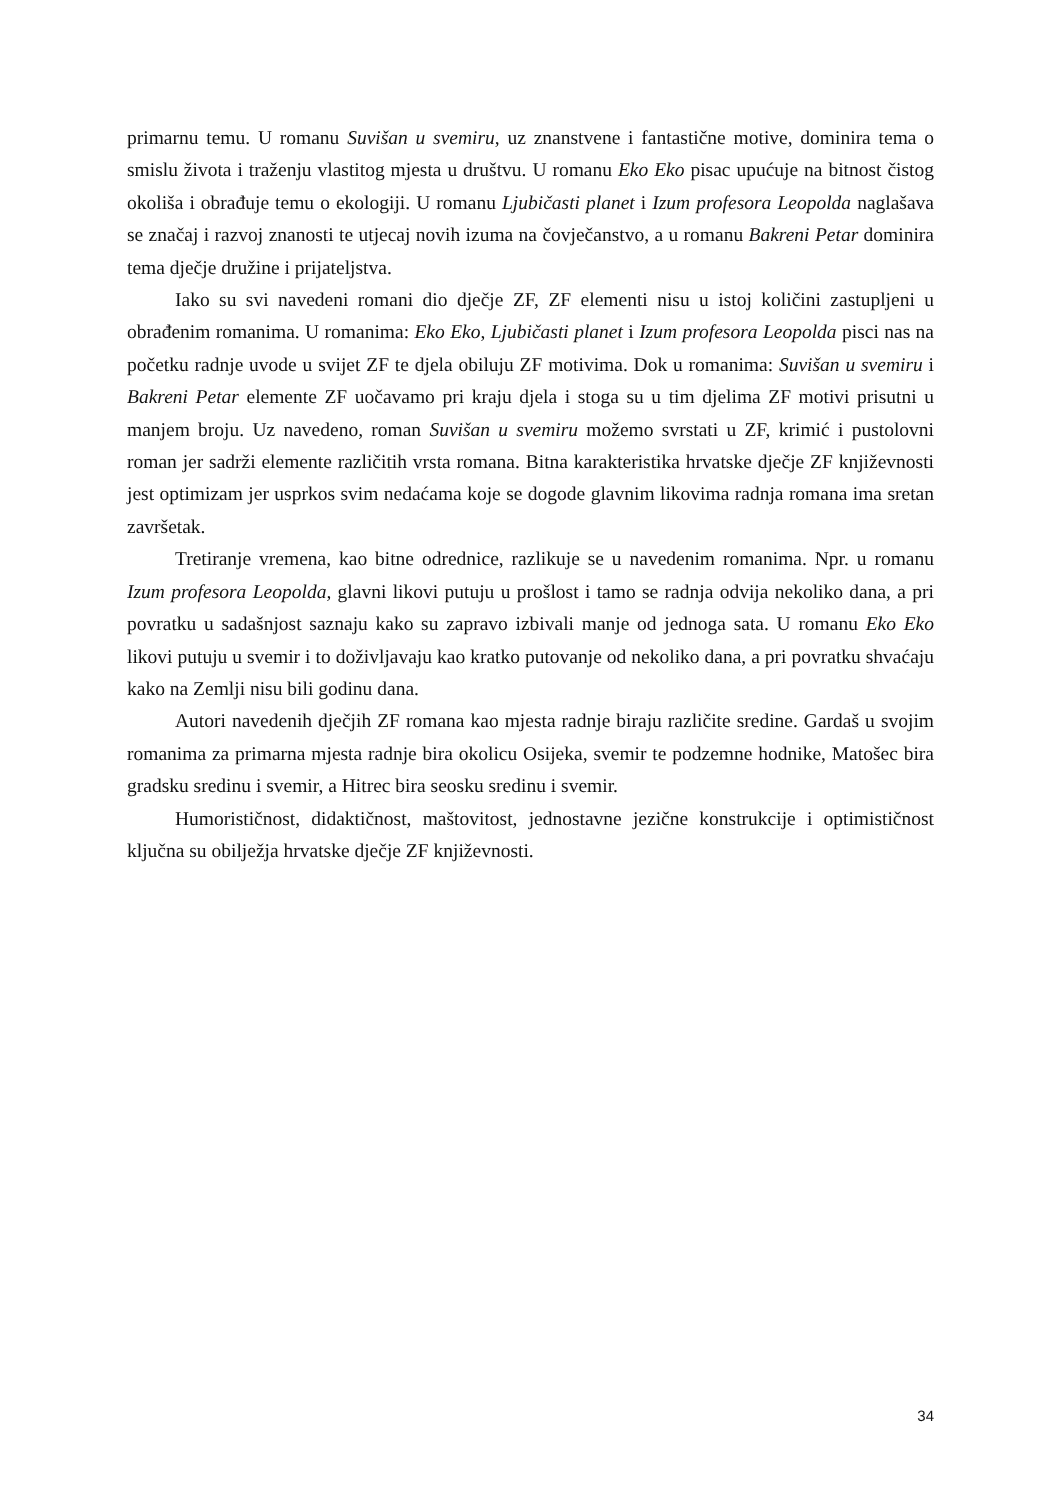primarnu temu. U romanu Suvišan u svemiru, uz znanstvene i fantastične motive, dominira tema o smislu života i traženju vlastitog mjesta u društvu. U romanu Eko Eko pisac upućuje na bitnost čistog okoliša i obrađuje temu o ekologiji. U romanu Ljubičasti planet i Izum profesora Leopolda naglašava se značaj i razvoj znanosti te utjecaj novih izuma na čovječanstvo, a u romanu Bakreni Petar dominira tema dječje družine i prijateljstva.
Iako su svi navedeni romani dio dječje ZF, ZF elementi nisu u istoj količini zastupljeni u obrađenim romanima. U romanima: Eko Eko, Ljubičasti planet i Izum profesora Leopolda pisci nas na početku radnje uvode u svijet ZF te djela obiluju ZF motivima. Dok u romanima: Suvišan u svemiru i Bakreni Petar elemente ZF uočavamo pri kraju djela i stoga su u tim djelima ZF motivi prisutni u manjem broju. Uz navedeno, roman Suvišan u svemiru možemo svrstati u ZF, krimić i pustolovni roman jer sadrži elemente različitih vrsta romana. Bitna karakteristika hrvatske dječje ZF književnosti jest optimizam jer usprkos svim nedaćama koje se dogode glavnim likovima radnja romana ima sretan završetak.
Tretiranje vremena, kao bitne odrednice, razlikuje se u navedenim romanima. Npr. u romanu Izum profesora Leopolda, glavni likovi putuju u prošlost i tamo se radnja odvija nekoliko dana, a pri povratku u sadašnjost saznaju kako su zapravo izbivali manje od jednoga sata. U romanu Eko Eko likovi putuju u svemir i to doživljavaju kao kratko putovanje od nekoliko dana, a pri povratku shvaćaju kako na Zemlji nisu bili godinu dana.
Autori navedenih dječjih ZF romana kao mjesta radnje biraju različite sredine. Gardaš u svojim romanima za primarna mjesta radnje bira okolicu Osijeka, svemir te podzemne hodnike, Matošec bira gradsku sredinu i svemir, a Hitrec bira seosku sredinu i svemir.
Humorističnost, didaktičnost, maštovitost, jednostavne jezične konstrukcije i optimističnost ključna su obilježja hrvatske dječje ZF književnosti.
34